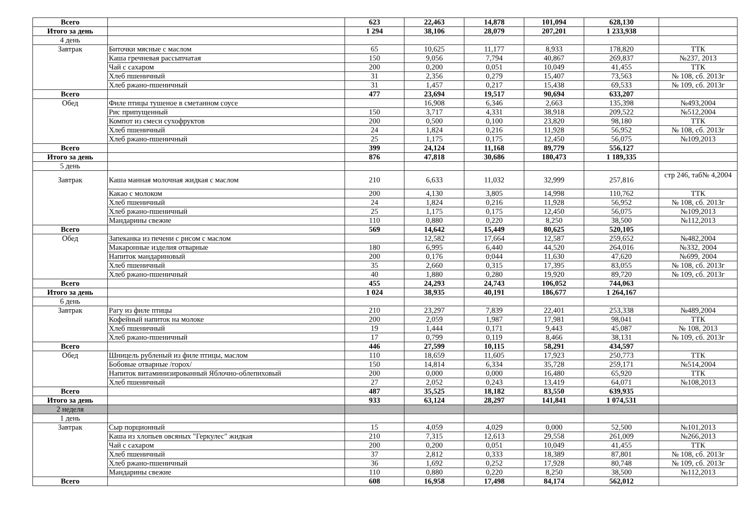| Всего | | 623 | 22,463 | 14,878 | 101,094 | 628,130 | |
| Итого за день | | 1 294 | 38,106 | 28,079 | 207,201 | 1 233,938 | |
| 4 день | | | | | | | |
| Завтрак | Биточки мясные с маслом | 65 | 10,625 | 11,177 | 8,933 | 178,820 | ТТК |
| | Каша гречневая рассыпчатая | 150 | 9,056 | 7,794 | 40,867 | 269,837 | №237, 2013 |
| | Чай с сахаром | 200 | 0,200 | 0,051 | 10,049 | 41,455 | ТТК |
| | Хлеб пшеничный | 31 | 2,356 | 0,279 | 15,407 | 73,563 | № 108, сб. 2013г |
| | Хлеб ржано-пшеничный | 31 | 1,457 | 0,217 | 15,438 | 69,533 | № 109, сб. 2013г |
| Всего | | 477 | 23,694 | 19,517 | 90,694 | 633,207 | |
| Обед | Филе птицы тушеное в сметанном соусе | | 16,908 | 6,346 | 2,663 | 135,398 | №493,2004 |
| | Рис припущенный | 150 | 3,717 | 4,331 | 38,918 | 209,522 | №512,2004 |
| | Компот из смеси сухофруктов | 200 | 0,500 | 0,100 | 23,820 | 98,180 | ТТК |
| | Хлеб пшеничный | 24 | 1,824 | 0,216 | 11,928 | 56,952 | № 108, сб. 2013г |
| | Хлеб ржано-пшеничный | 25 | 1,175 | 0,175 | 12,450 | 56,075 | №109,2013 |
| Всего | | 399 | 24,124 | 11,168 | 89,779 | 556,127 | |
| Итого за день | | 876 | 47,818 | 30,686 | 180,473 | 1 189,335 | |
| 5 день | | | | | | | |
| Завтрак | Каша манная молочная жидкая с маслом | 210 | 6,633 | 11,032 | 32,999 | 257,816 | стр 246, таб№ 4,2004 |
| | Какао с молоком | 200 | 4,130 | 3,805 | 14,998 | 110,762 | ТТК |
| | Хлеб пшеничный | 24 | 1,824 | 0,216 | 11,928 | 56,952 | № 108, сб. 2013г |
| | Хлеб ржано-пшеничный | 25 | 1,175 | 0,175 | 12,450 | 56,075 | №109,2013 |
| | Мандарины свежие | 110 | 0,880 | 0,220 | 8,250 | 38,500 | №112,2013 |
| Всего | | 569 | 14,642 | 15,449 | 80,625 | 520,105 | |
| Обед | Запеканка из печени с рисом с маслом | | 12,582 | 17,664 | 12,587 | 259,652 | №482,2004 |
| | Макаронные изделия отварные | 180 | 6,995 | 6,440 | 44,520 | 264,016 | №332, 2004 |
| | Напиток мандариновый | 200 | 0,176 | 0;044 | 11,630 | 47,620 | №699, 2004 |
| | Хлеб пшеничный | 35 | 2,660 | 0,315 | 17,395 | 83,055 | № 108, сб. 2013г |
| | Хлеб ржано-пшеничный | 40 | 1,880 | 0,280 | 19,920 | 89,720 | № 109, сб. 2013г |
| Всего | | 455 | 24,293 | 24,743 | 106,052 | 744,063 | |
| Итого за день | | 1 024 | 38,935 | 40,191 | 186,677 | 1 264,167 | |
| 6 день | | | | | | | |
| Завтрак | Рагу из филе птицы | 210 | 23,297 | 7,839 | 22,401 | 253,338 | №489,2004 |
| | Кофейный напиток на молоке | 200 | 2,059 | 1,987 | 17,981 | 98,041 | ТТК |
| | Хлеб пшеничный | 19 | 1,444 | 0,171 | 9,443 | 45,087 | № 108, 2013 |
| | Хлеб ржано-пшеничный | 17 | 0,799 | 0,119 | 8,466 | 38,131 | № 109, сб. 2013г |
| Всего | | 446 | 27,599 | 10,115 | 58,291 | 434,597 | |
| Обед | Шницель рубленый из филе птицы, маслом | 110 | 18,659 | 11,605 | 17,923 | 250,773 | ТТК |
| | Бобовые отварные /горох/ | 150 | 14,814 | 6,334 | 35,728 | 259,171 | №514,2004 |
| | Напиток витаминизированный Яблочно-облепиховый | 200 | 0,000 | 0,000 | 16,480 | 65,920 | ТТК |
| | Хлеб пшеничный | 27 | 2,052 | 0,243 | 13,419 | 64,071 | №108,2013 |
| Всего | | 487 | 35,525 | 18,182 | 83,550 | 639,935 | |
| Итого за день | | 933 | 63,124 | 28,297 | 141,841 | 1 074,531 | |
| 2 неделя | | | | | | | |
| 1 день | | | | | | | |
| Завтрак | Сыр порционный | 15 | 4,059 | 4,029 | 0,000 | 52,500 | №101,2013 |
| | Каша из хлопьев овсяных "Геркулес" жидкая | 210 | 7,315 | 12,613 | 29,558 | 261,009 | №266,2013 |
| | Чай с сахаром | 200 | 0,200 | 0,051 | 10,049 | 41,455 | ТТК |
| | Хлеб пшеничный | 37 | 2,812 | 0,333 | 18,389 | 87,801 | № 108, сб. 2013г |
| | Хлеб ржано-пшеничный | 36 | 1,692 | 0,252 | 17,928 | 80,748 | № 109, сб. 2013г |
| | Мандарины свежие | 110 | 0,880 | 0,220 | 8,250 | 38,500 | №112,2013 |
| Всего | | 608 | 16,958 | 17,498 | 84,174 | 562,012 | |